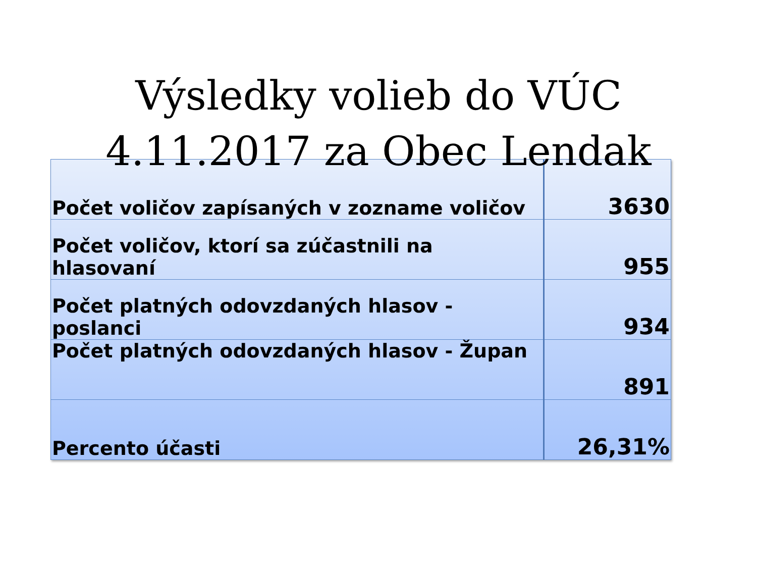Výsledky volieb do VÚC
4.11.2017 za Obec Lendak
| Počet voličov zapísaných v zozname voličov | 3630 |
| Počet voličov, ktorí sa zúčastnili na hlasovaní | 955 |
| Počet platných odovzdaných hlasov - poslanci | 934 |
| Počet platných odovzdaných hlasov - Župan | 891 |
| Percento účasti | 26,31% |